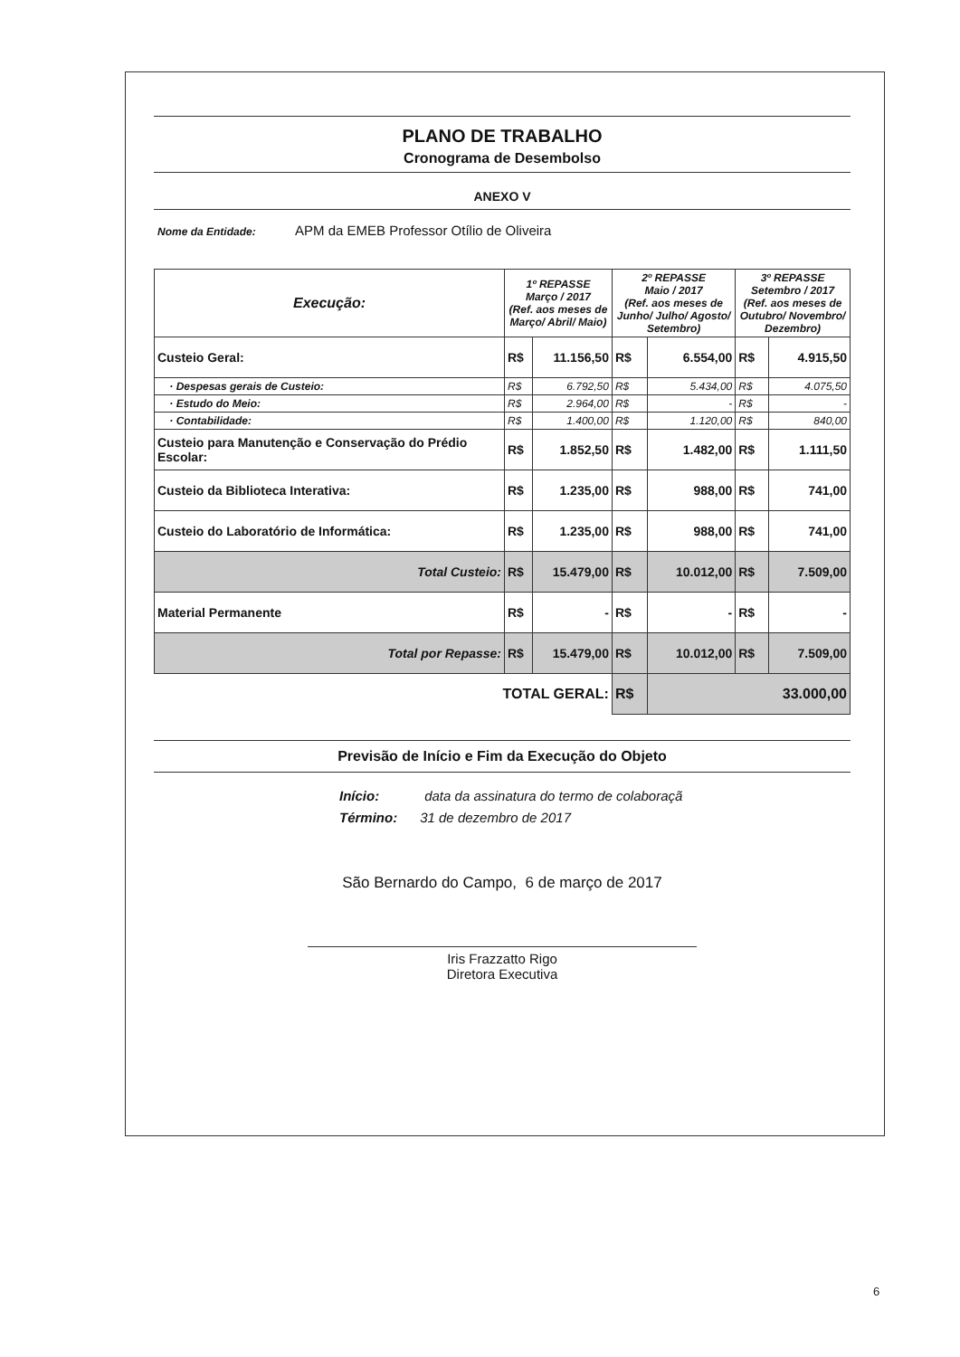PLANO DE TRABALHO
Cronograma de Desembolso
ANEXO V
Nome da Entidade: APM da EMEB Professor Otílio de Oliveira
| Execução: | 1º REPASSE Março / 2017 (Ref. aos meses de Março/ Abril/ Maio) | | 2º REPASSE Maio / 2017 (Ref. aos meses de Junho/ Julho/ Agosto/ Setembro) | | 3º REPASSE Setembro / 2017 (Ref. aos meses de Outubro/ Novembro/ Dezembro) | |
| --- | --- | --- | --- | --- | --- | --- |
| Custeio Geral: | R$ | 11.156,50 | R$ | 6.554,00 | R$ | 4.915,50 |
| · Despesas gerais de Custeio: | R$ | 6.792,50 | R$ | 5.434,00 | R$ | 4.075,50 |
| · Estudo do Meio: | R$ | 2.964,00 | R$ | - | R$ | - |
| · Contabilidade: | R$ | 1.400,00 | R$ | 1.120,00 | R$ | 840,00 |
| Custeio para Manutenção e Conservação do Prédio Escolar: | R$ | 1.852,50 | R$ | 1.482,00 | R$ | 1.111,50 |
| Custeio da Biblioteca Interativa: | R$ | 1.235,00 | R$ | 988,00 | R$ | 741,00 |
| Custeio do Laboratório de Informática: | R$ | 1.235,00 | R$ | 988,00 | R$ | 741,00 |
| Total Custeio: | R$ | 15.479,00 | R$ | 10.012,00 | R$ | 7.509,00 |
| Material Permanente | R$ | - | R$ | - | R$ | - |
| Total por Repasse: | R$ | 15.479,00 | R$ | 10.012,00 | R$ | 7.509,00 |
| TOTAL GERAL: | | | R$ | 33.000,00 | | |
Previsão de Início e Fim da Execução do Objeto
Início: data da assinatura do termo de colaboraçã
Término: 31 de dezembro de 2017
São Bernardo do Campo, 6 de março de 2017
Iris Frazzatto Rigo
Diretora Executiva
6